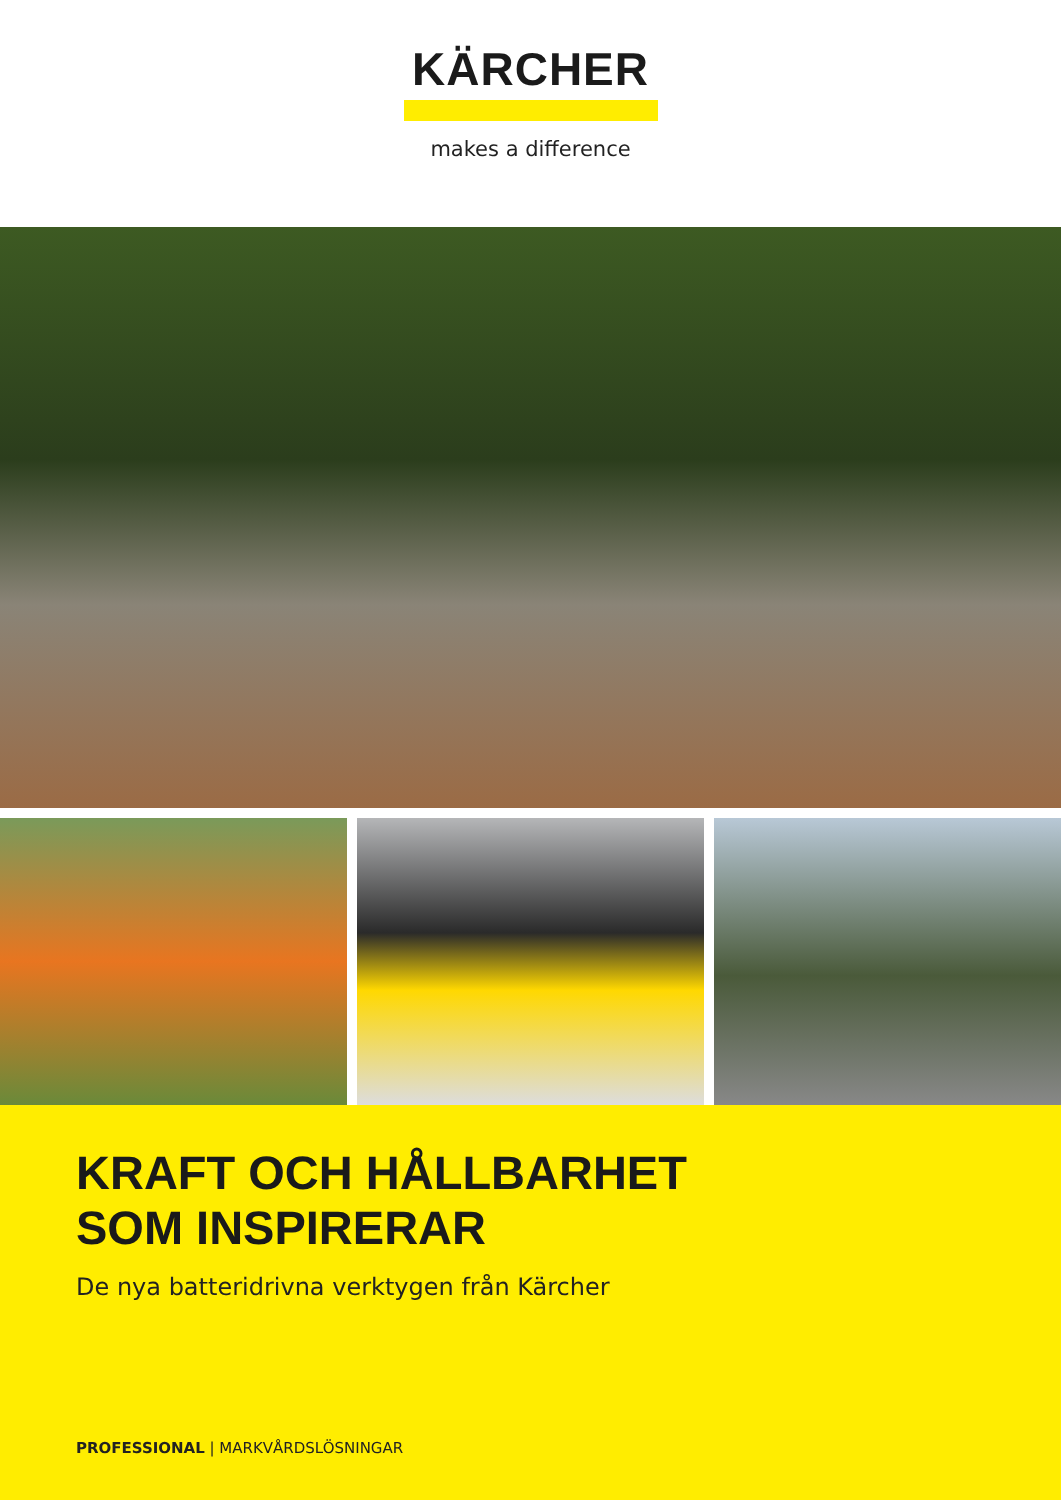KÄRCHER
makes a difference
KRAFT OCH HÅLLBARHET
SOM INSPIRERAR
De nya batteridrivna verktygen från Kärcher
PROFESSIONAL | MARKVÅRDSLÖSNINGAR